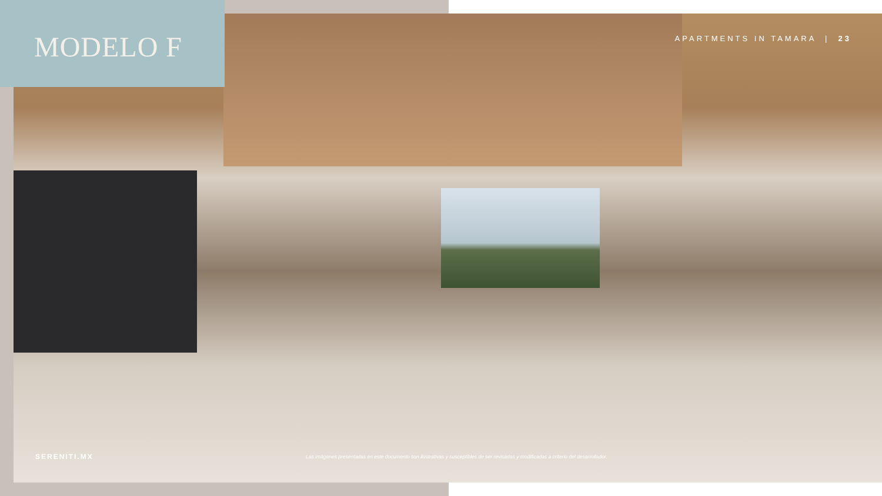MODELO F
APARTMENTS IN TAMARA | 23
SERENITI.MX Las imágenes presentadas en este documento son ilustrativas y susceptibles de ser revisadas y modificadas a criterio del desarrollador.